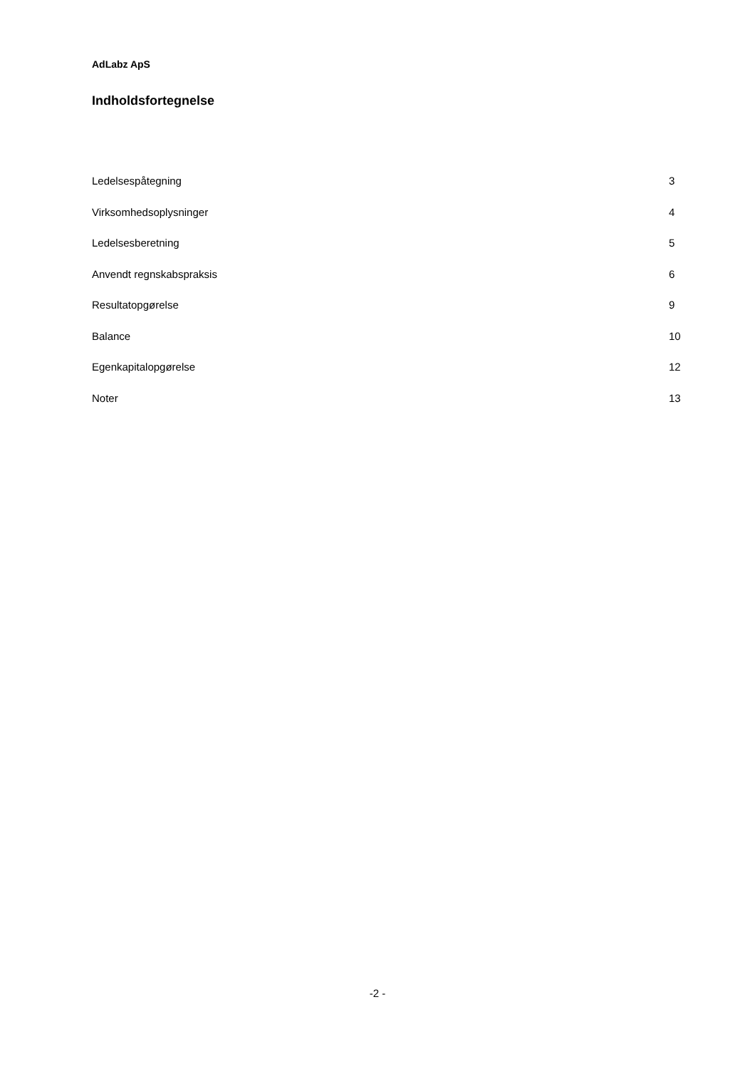AdLabz ApS
Indholdsfortegnelse
| Ledelsespåtegning | 3 |
| Virksomhedsoplysninger | 4 |
| Ledelsesberetning | 5 |
| Anvendt regnskabspraksis | 6 |
| Resultatopgørelse | 9 |
| Balance | 10 |
| Egenkapitalopgørelse | 12 |
| Noter | 13 |
-2 -